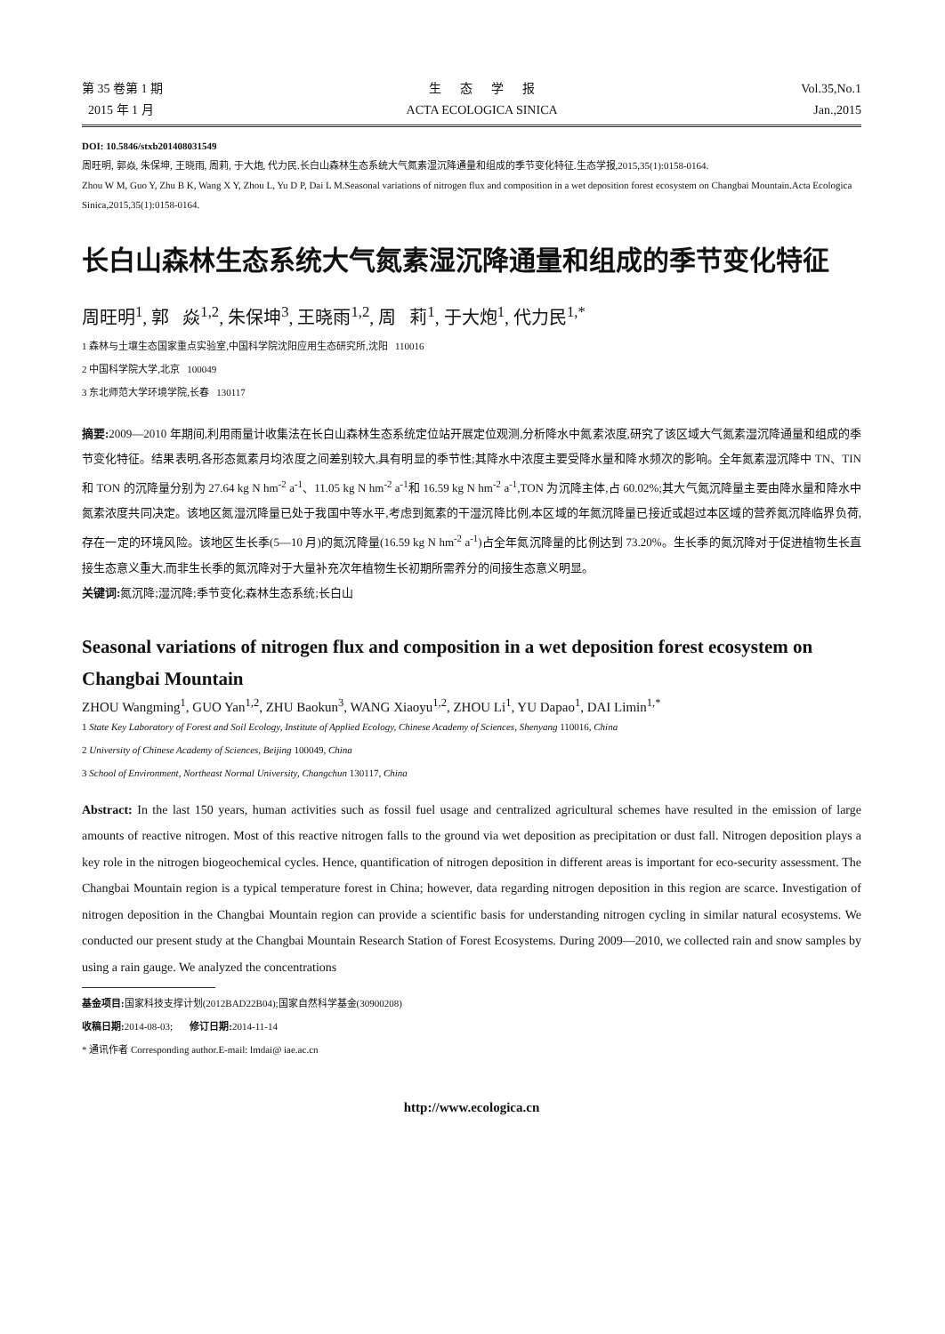第 35 卷第 1 期
2015 年 1 月
生 态 学 报
ACTA ECOLOGICA SINICA
Vol.35,No.1
Jan.,2015
DOI: 10.5846/stxb201408031549
周旺明, 郭焱, 朱保坤, 王晓雨, 周莉, 于大炮, 代力民.长白山森林生态系统大气氮素湿沉降通量和组成的季节变化特征.生态学报,2015,35(1):0158-0164.
Zhou W M, Guo Y, Zhu B K, Wang X Y, Zhou L, Yu D P, Dai L M.Seasonal variations of nitrogen flux and composition in a wet deposition forest ecosystem on Changbai Mountain.Acta Ecologica Sinica,2015,35(1):0158-0164.
长白山森林生态系统大气氮素湿沉降通量和组成的季节变化特征
周旺明<sup>1</sup>, 郭 焱<sup>1,2</sup>, 朱保坤<sup>3</sup>, 王晓雨<sup>1,2</sup>, 周 莉<sup>1</sup>, 于大炮<sup>1</sup>, 代力民<sup>1,*</sup>
1 森林与土壤生态国家重点实验室,中国科学院沈阳应用生态研究所,沈阳 110016
2 中国科学院大学,北京 100049
3 东北师范大学环境学院,长春 130117
摘要: 2009—2010 年期间,利用雨量计收集法在长白山森林生态系统定位站开展定位观测,分析降水中氮素浓度,研究了该区域大气氮素湿沉降通量和组成的季节变化特征。结果表明,各形态氮素月均浓度之间差别较大,具有明显的季节性;其降水中浓度主要受降水量和降水频次的影响。全年氮素湿沉降中 TN、TIN 和 TON 的沉降量分别为 27.64 kg N hm<sup>-2</sup> a<sup>-1</sup>、11.05 kg N hm<sup>-2</sup> a<sup>-1</sup>和 16.59 kg N hm<sup>-2</sup> a<sup>-1</sup>,TON 为沉降主体,占 60.02%;其大气氮沉降量主要由降水量和降水中氮素浓度共同决定。该地区氮湿沉降量已处于我国中等水平,考虑到氮素的干湿沉降比例,本区域的年氮沉降量已接近或超过本区域的营养氮沉降临界负荷,存在一定的环境风险。该地区生长季(5—10 月)的氮沉降量(16.59 kg N hm<sup>-2</sup> a<sup>-1</sup>)占全年氮沉降量的比例达到 73.20%。生长季的氮沉降对于促进植物生长直接生态意义重大,而非生长季的氮沉降对于大量补充次年植物生长初期所需养分的间接生态意义明显。
关键词: 氮沉降;湿沉降;季节变化;森林生态系统;长白山
Seasonal variations of nitrogen flux and composition in a wet deposition forest ecosystem on Changbai Mountain
ZHOU Wangming<sup>1</sup>, GUO Yan<sup>1,2</sup>, ZHU Baokun<sup>3</sup>, WANG Xiaoyu<sup>1,2</sup>, ZHOU Li<sup>1</sup>, YU Dapao<sup>1</sup>, DAI Limin<sup>1,*</sup>
1 State Key Laboratory of Forest and Soil Ecology, Institute of Applied Ecology, Chinese Academy of Sciences, Shenyang 110016, China
2 University of Chinese Academy of Sciences, Beijing 100049, China
3 School of Environment, Northeast Normal University, Changchun 130117, China
Abstract: In the last 150 years, human activities such as fossil fuel usage and centralized agricultural schemes have resulted in the emission of large amounts of reactive nitrogen. Most of this reactive nitrogen falls to the ground via wet deposition as precipitation or dust fall. Nitrogen deposition plays a key role in the nitrogen biogeochemical cycles. Hence, quantification of nitrogen deposition in different areas is important for eco-security assessment. The Changbai Mountain region is a typical temperature forest in China; however, data regarding nitrogen deposition in this region are scarce. Investigation of nitrogen deposition in the Changbai Mountain region can provide a scientific basis for understanding nitrogen cycling in similar natural ecosystems. We conducted our present study at the Changbai Mountain Research Station of Forest Ecosystems. During 2009—2010, we collected rain and snow samples by using a rain gauge. We analyzed the concentrations
基金项目: 国家科技支撑计划(2012BAD22B04);国家自然科学基金(30900208)
收稿日期: 2014-08-03; 修订日期: 2014-11-14
* 通讯作者 Corresponding author.E-mail: lmdai@ iae.ac.cn
http://www.ecologica.cn